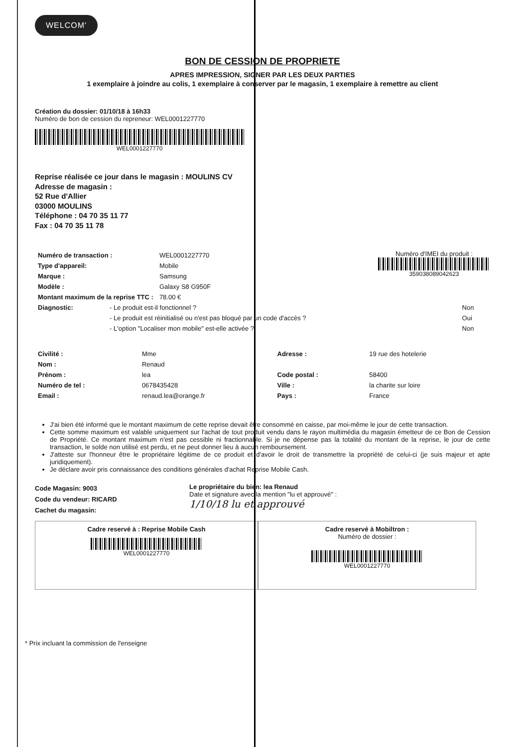WELCOM'
BON DE CESSION DE PROPRIETE
APRES IMPRESSION, SIGNER PAR LES DEUX PARTIES
1 exemplaire à joindre au colis, 1 exemplaire à conserver par le magasin, 1 exemplaire à remettre au client
Création du dossier: 01/10/18 à 16h33
Numéro de bon de cession du repreneur: WEL0001227770
WEL0001227770
Reprise réalisée ce jour dans le magasin : MOULINS CV
Adresse de magasin :
52 Rue d'Allier
03000 MOULINS
Téléphone : 04 70 35 11 77
Fax : 04 70 35 11 78
| Numéro de transaction : | WEL0001227770 |
| Type d'appareil: | Mobile |
| Marque : | Samsung |
| Modèle : | Galaxy S8 G950F |
| Montant maximum de la reprise TTC : | 78.00 € |
Numéro d'IMEI du produit :
359038089042623
| Diagnostic: | - Le produit est-il fonctionnel ? | Non |
| | - Le produit est réinitialisé ou n'est pas bloqué par un code d'accès ? | Oui |
| | - L'option "Localiser mon mobile" est-elle activée ? | Non |
| Civilité : | Mme | Adresse : | 19 rue des hotelerie |
| Nom : | Renaud | | |
| Prénom : | lea | Code postal : | 58400 |
| Numéro de tel : | 0678435428 | Ville : | la charite sur loire |
| Email : | renaud.lea@orange.fr | Pays : | France |
J'ai bien été informé que le montant maximum de cette reprise devait être consommé en caisse, par moi-même le jour de cette transaction.
Cette somme maximum est valable uniquement sur l'achat de tout produit vendu dans le rayon multimédia du magasin émetteur de ce Bon de Cession de Propriété. Ce montant maximum n'est pas cessible ni fractionnable. Si je ne dépense pas la totalité du montant de la reprise, le jour de cette transaction, le solde non utilisé est perdu, et ne peut donner lieu à aucun remboursement.
J'atteste sur l'honneur être le propriétaire légitime de ce produit et d'avoir le droit de transmettre la propriété de celui-ci (je suis majeur et apte juridiquement).
Je déclare avoir pris connaissance des conditions générales d'achat Reprise Mobile Cash.
Code Magasin: 9003
Code du vendeur: RICARD
Cachet du magasin:
Le propriétaire du bien: lea Renaud
Date et signature avec la mention "lu et approuvé" :
1/10/18 lu et approuvé
Cadre reservé à : Reprise Mobile Cash
WEL0001227770
Cadre reservé à Mobiltron :
Numéro de dossier :
WEL0001227770
* Prix incluant la commission de l'enseigne